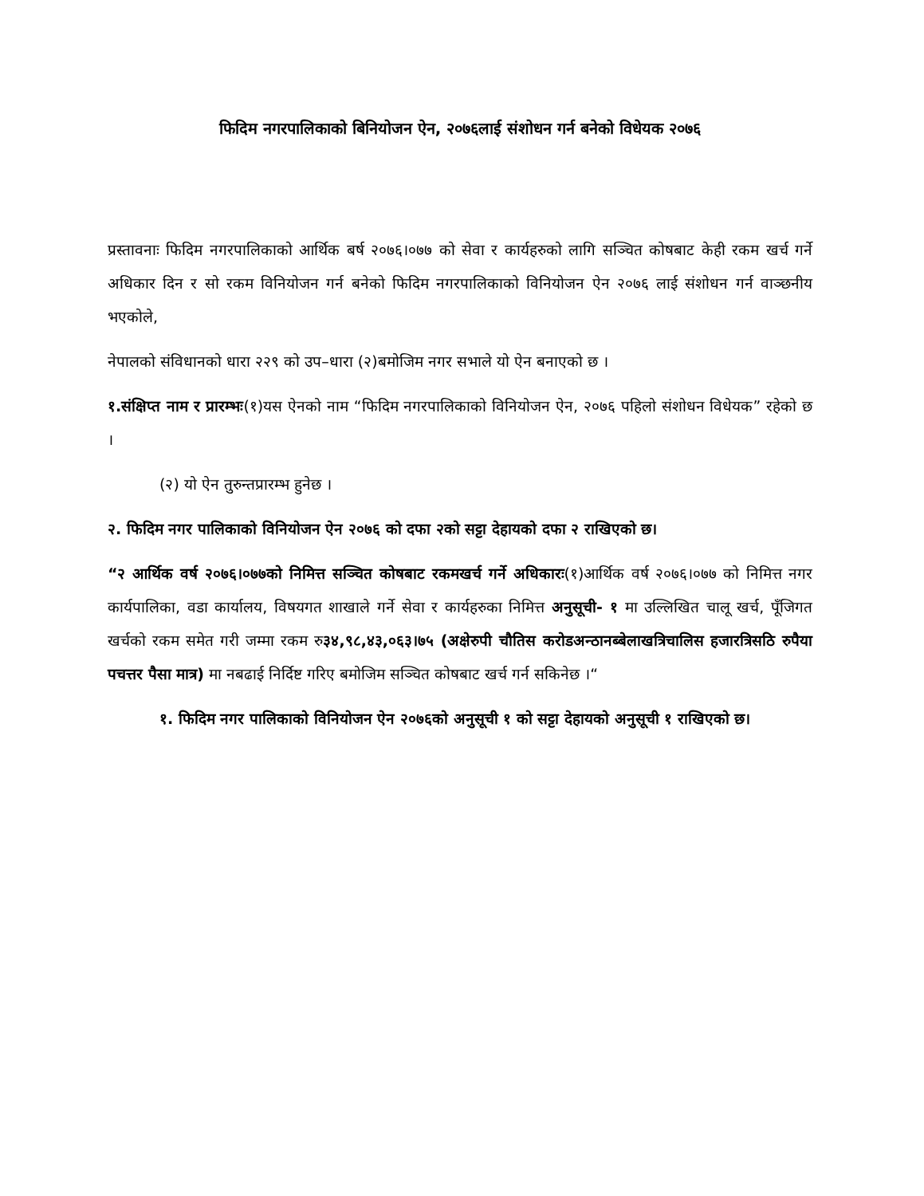फिदिम नगरपालिकाको बिनियोजन ऐन, २०७६लाई संशोधन गर्न बनेको विधेयक २०७६
प्रस्तावनाः फिदिम नगरपालिकाको आर्थिक बर्ष २०७६।०७७ को सेवा र कार्यहरुको लागि सञ्चित कोषबाट केही रकम खर्च गर्ने अधिकार दिन र सो रकम विनियोजन गर्न बनेको फिदिम नगरपालिकाको विनियोजन ऐन २०७६ लाई संशोधन गर्न वाञ्छनीय भएकोले,
नेपालको संविधानको धारा २२९ को उप–धारा (२)बमोजिम नगर सभाले यो ऐन बनाएको छ ।
१.संक्षिप्त नाम र प्रारम्भः(१)यस ऐनको नाम “फिदिम नगरपालिकाको विनियोजन ऐन, २०७६ पहिलो संशोधन विधेयक” रहेको छ ।
(२) यो ऐन तुरुन्तप्रारम्भ हुनेछ ।
२. फिदिम नगर पालिकाको विनियोजन ऐन २०७६ को दफा २को सट्टा देहायको दफा २ राखिएको छ।
“२ आर्थिक वर्ष २०७६।०७७को निमित्त सञ्चित कोषबाट रकमखर्च गर्ने अधिकारः(१)आर्थिक वर्ष २०७६।०७७ को निमित्त नगर कार्यपालिका, वडा कार्यालय, विषयगत शाखाले गर्ने सेवा र कार्यहरुका निमित्त अनुसूची- १ मा उल्लिखित चालू खर्च, पूँजिगत खर्चको रकम समेत गरी जम्मा रकम रु३४,९८,४३,०६३।७५ (अक्षेरुपी चौतिस करोडअन्ठानब्बेलाखत्रिचालिस हजारत्रिसठि रुपैया पचत्तर पैसा मात्र) मा नबढाई निर्दिष्ट गरिए बमोजिम सञ्चित कोषबाट खर्च गर्न सकिनेछ ।“
१. फिदिम नगर पालिकाको विनियोजन ऐन २०७६को अनुसूची १ को सट्टा देहायको अनुसूची १ राखिएको छ।